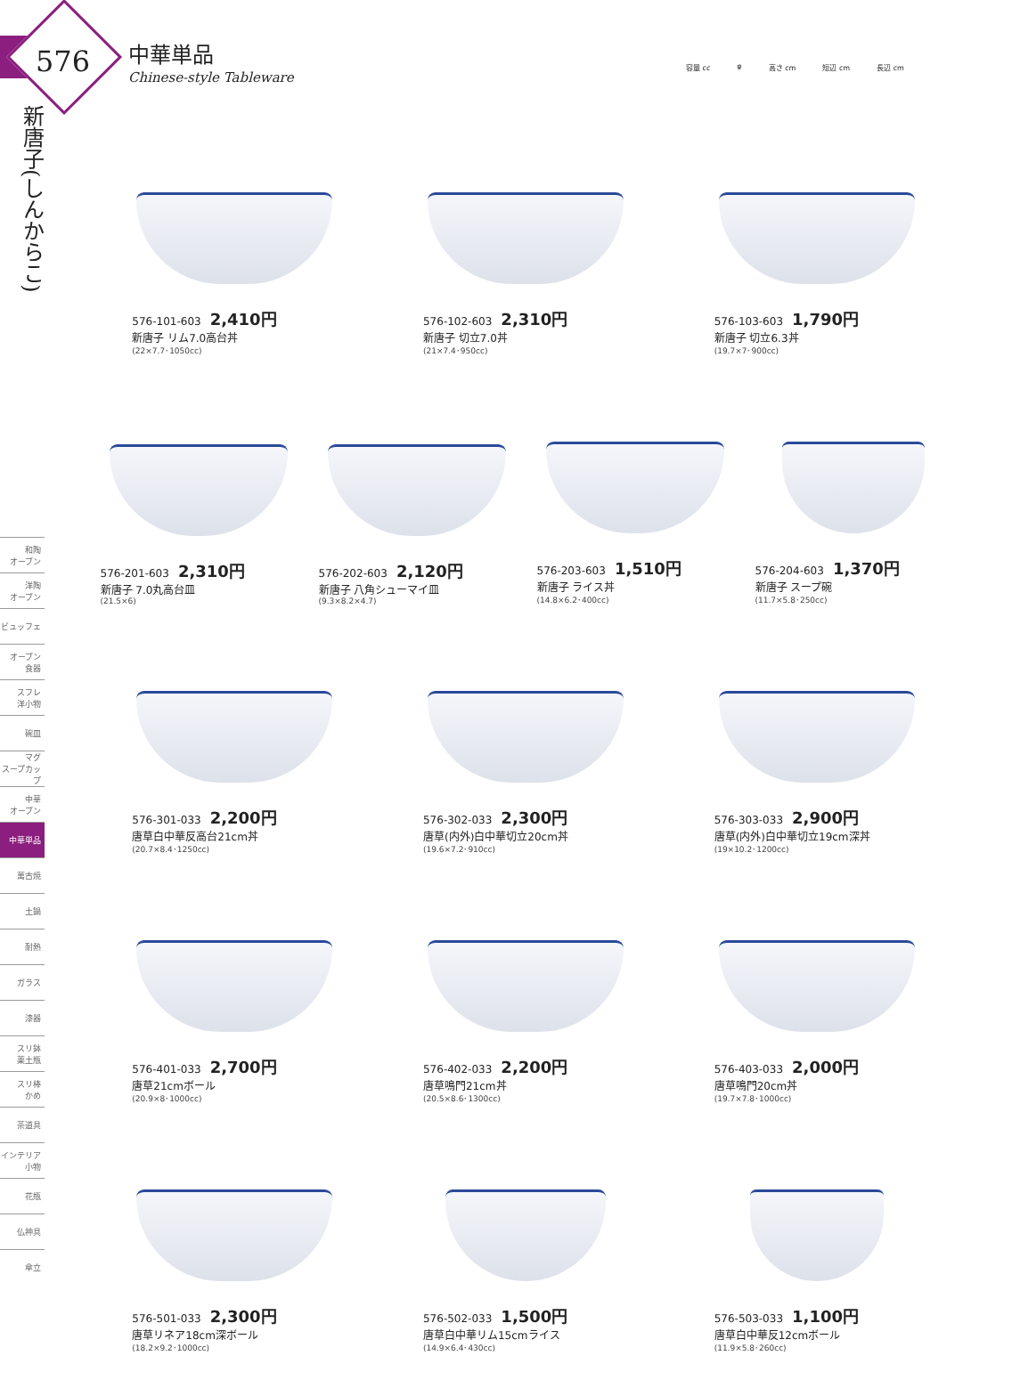576
中華単品
Chinese-style Tableware
容量 cc φ 高さ cm 短辺 cm 長辺 cm
新唐子(しんからこ)
和陶
オーブン
洋陶
オーブン
ビュッフェ
オーブン
食器
スフレ
洋小物
碗皿
マグ
スープカップ
中華
オーブン
中華単品
萬古焼
土鍋
耐熱
ガラス
漆器
スリ鉢
薬土瓶
スリ棒
かめ
茶道具
インテリア
小物
花瓶
仏神具
傘立
576-101-603 2,410円
新唐子 リム7.0高台丼
(22×7.7･1050cc)
576-102-603 2,310円
新唐子 切立7.0丼
(21×7.4･950cc)
576-103-603 1,790円
新唐子 切立6.3丼
(19.7×7･900cc)
576-201-603 2,310円
新唐子 7.0丸高台皿
(21.5×6)
576-202-603 2,120円
新唐子 八角シューマイ皿
(9.3×8.2×4.7)
576-203-603 1,510円
新唐子 ライス丼
(14.8×6.2･400cc)
576-204-603 1,370円
新唐子 スープ碗
(11.7×5.8･250cc)
576-301-033 2,200円
唐草白中華反高台21cm丼
(20.7×8.4･1250cc)
576-302-033 2,300円
唐草(内外)白中華切立20cm丼
(19.6×7.2･910cc)
576-303-033 2,900円
唐草(内外)白中華切立19cm深丼
(19×10.2･1200cc)
576-401-033 2,700円
唐草21cmボール
(20.9×8･1000cc)
576-402-033 2,200円
唐草鳴門21cm丼
(20.5×8.6･1300cc)
576-403-033 2,000円
唐草鳴門20cm丼
(19.7×7.8･1000cc)
576-501-033 2,300円
唐草リネア18cm深ボール
(18.2×9.2･1000cc)
576-502-033 1,500円
唐草白中華リム15cmライス
(14.9×6.4･430cc)
576-503-033 1,100円
唐草白中華反12cmボール
(11.9×5.8･260cc)